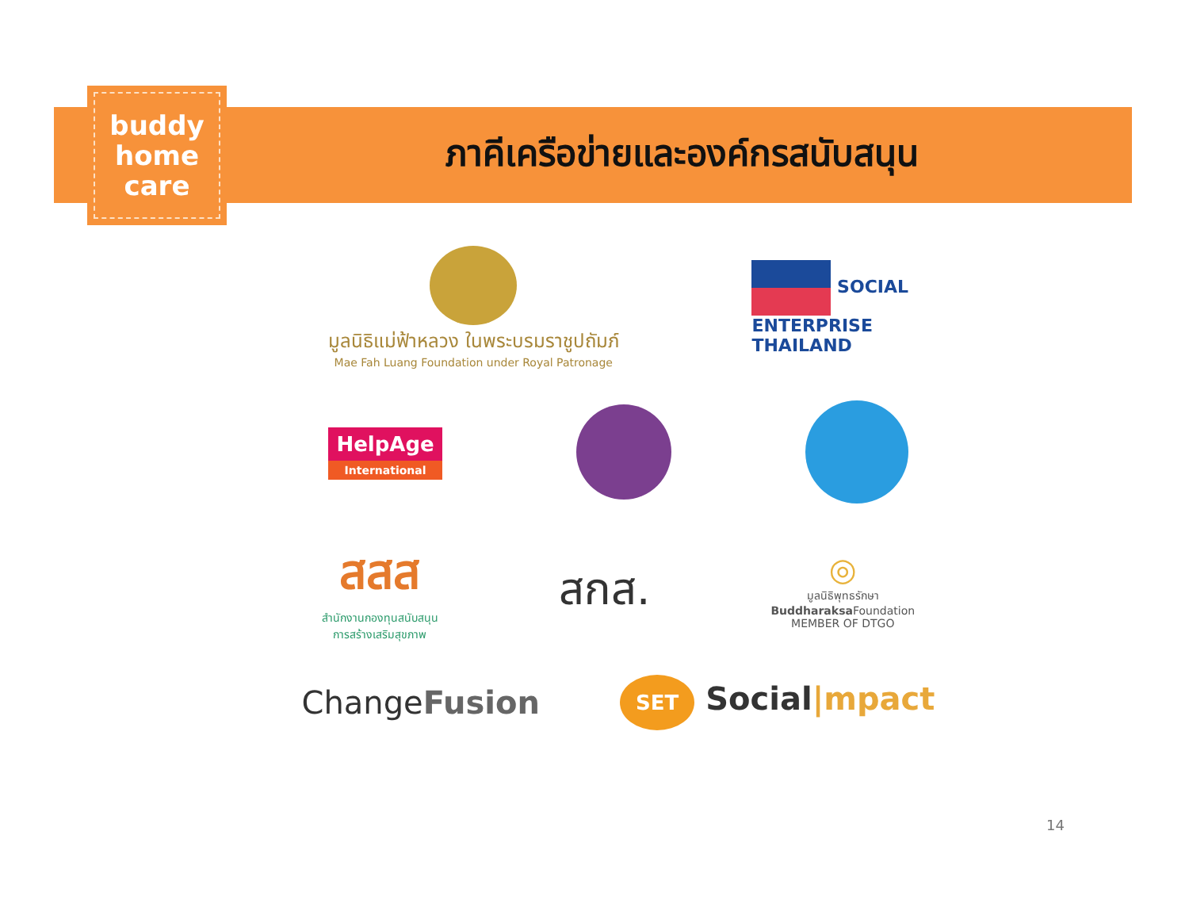buddy
home
care
ภาคีเครือข่ายและองค์กรสนับสนุน
มูลนิธิแม่ฟ้าหลวง ในพระบรมราชูปถัมภ์
Mae Fah Luang Foundation under Royal Patronage
SOCIAL
ENTERPRISE
THAILAND
HelpAge
International
สสส
สำนักงานกองทุนสนับสนุน
การสร้างเสริมสุขภาพ
สกส.
◎
มูลนิธิพุทธรักษา
Buddharaksa Foundation
MEMBER OF DTGO
ChangeFusion
SET Social|mpact
14